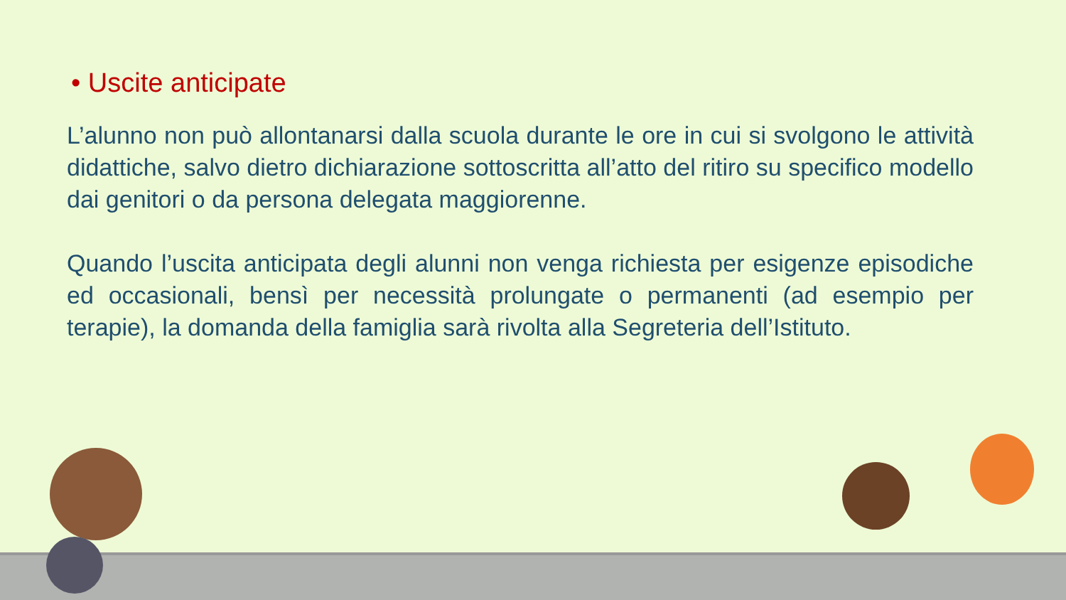• Uscite anticipate
L’alunno non può allontanarsi dalla scuola durante le ore in cui si svolgono le attività didattiche, salvo dietro dichiarazione sottoscritta all’atto del ritiro su specifico modello dai genitori o da persona delegata maggiorenne.
Quando l’uscita anticipata degli alunni non venga richiesta per esigenze episodiche ed occasionali, bensì per necessità prolungate o permanenti (ad esempio per terapie), la domanda della famiglia sarà rivolta alla Segreteria dell’Istituto.